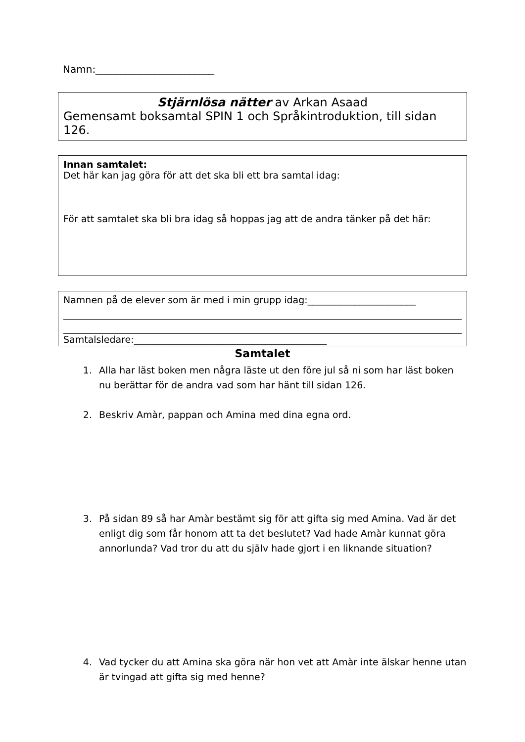Namn:________________________
Stjärnlösa nätter av Arkan Asaad
Gemensamt boksamtal SPIN 1 och Språkintroduktion, till sidan 126.
Innan samtalet:
Det här kan jag göra för att det ska bli ett bra samtal idag:
För att samtalet ska bli bra idag så hoppas jag att de andra tänker på det här:
Namnen på de elever som är med i min grupp idag:_______________________
Samtalsledare:_________________________________________
Samtalet
1. Alla har läst boken men några läste ut den före jul så ni som har läst boken nu berättar för de andra vad som har hänt till sidan 126.
2. Beskriv Amàr, pappan och Amina med dina egna ord.
3. På sidan 89 så har Amàr bestämt sig för att gifta sig med Amina. Vad är det enligt dig som får honom att ta det beslutet? Vad hade Amàr kunnat göra annorlunda? Vad tror du att du själv hade gjort i en liknande situation?
4. Vad tycker du att Amina ska göra när hon vet att Amàr inte älskar henne utan är tvingad att gifta sig med henne?